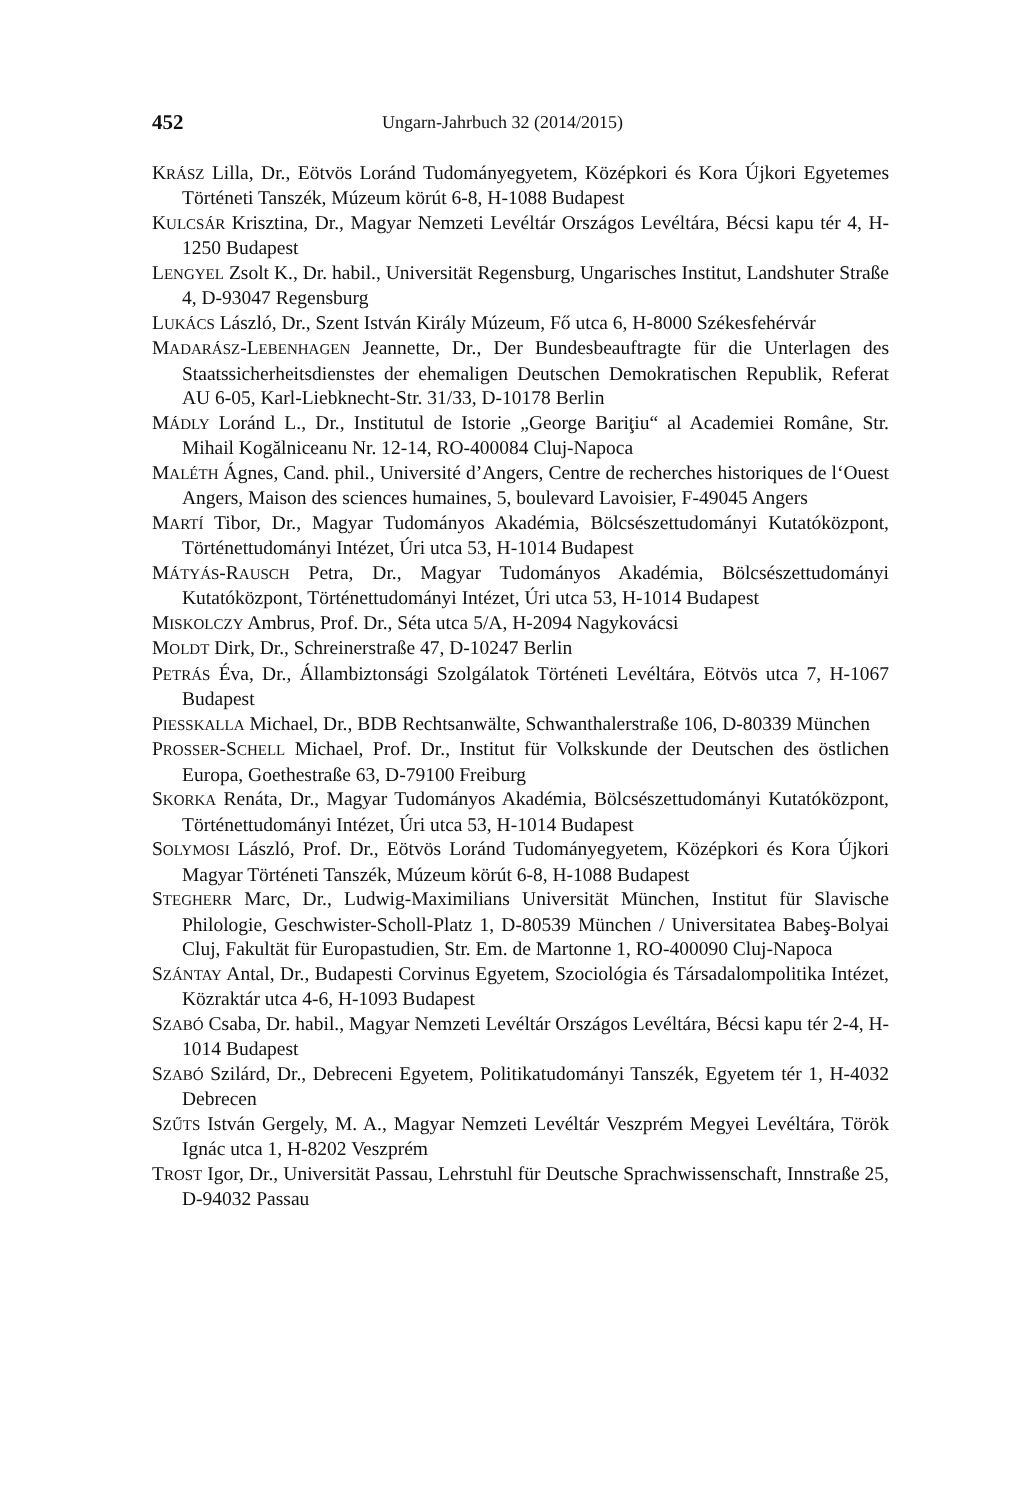452 Ungarn-Jahrbuch 32 (2014/2015)
KRÁSZ Lilla, Dr., Eötvös Loránd Tudományegyetem, Középkori és Kora Újkori Egyetemes Történeti Tanszék, Múzeum körút 6-8, H-1088 Budapest
KULCSÁR Krisztina, Dr., Magyar Nemzeti Levéltár Országos Levéltára, Bécsi kapu tér 4, H-1250 Budapest
LENGYEL Zsolt K., Dr. habil., Universität Regensburg, Ungarisches Institut, Landshuter Straße 4, D-93047 Regensburg
LUKÁCS László, Dr., Szent István Király Múzeum, Fő utca 6, H-8000 Székesfehérvár
MADARÁSZ-LEBENHAGEN Jeannette, Dr., Der Bundesbeauftragte für die Unterlagen des Staatssicherheitsdienstes der ehemaligen Deutschen Demokratischen Republik, Referat AU 6-05, Karl-Liebknecht-Str. 31/33, D-10178 Berlin
MÁDLY Loránd L., Dr., Institutul de Istorie „George Bariţiu“ al Academiei Române, Str. Mihail Kogălniceanu Nr. 12-14, RO-400084 Cluj-Napoca
MALÉTH Ágnes, Cand. phil., Université d’Angers, Centre de recherches historiques de l‘Ouest Angers, Maison des sciences humaines, 5, boulevard Lavoisier, F-49045 Angers
MARTÍ Tibor, Dr., Magyar Tudományos Akadémia, Bölcsészettudományi Kutatóközpont, Történettudományi Intézet, Úri utca 53, H-1014 Budapest
MÁTYÁS-RAUSCH Petra, Dr., Magyar Tudományos Akadémia, Bölcsészettudományi Kutatóközpont, Történettudományi Intézet, Úri utca 53, H-1014 Budapest
MISKOLCZY Ambrus, Prof. Dr., Séta utca 5/A, H-2094 Nagykovácsi
MOLDT Dirk, Dr., Schreinerstraße 47, D-10247 Berlin
PETRÁS Éva, Dr., Állambiztonsági Szolgálatok Történeti Levéltára, Eötvös utca 7, H-1067 Budapest
PIESSKALLA Michael, Dr., BDB Rechtsanwälte, Schwanthalerstraße 106, D-80339 München
PROSSER-SCHELL Michael, Prof. Dr., Institut für Volkskunde der Deutschen des östlichen Europa, Goethestraße 63, D-79100 Freiburg
SKORKA Renáta, Dr., Magyar Tudományos Akadémia, Bölcsészettudományi Kutatóközpont, Történettudományi Intézet, Úri utca 53, H-1014 Budapest
SOLYMOSI László, Prof. Dr., Eötvös Loránd Tudományegyetem, Középkori és Kora Újkori Magyar Történeti Tanszék, Múzeum körút 6-8, H-1088 Budapest
STEGHERR Marc, Dr., Ludwig-Maximilians Universität München, Institut für Slavische Philologie, Geschwister-Scholl-Platz 1, D-80539 München / Universitatea Babeş-Bolyai Cluj, Fakultät für Europastudien, Str. Em. de Martonne 1, RO-400090 Cluj-Napoca
SZÁNTAY Antal, Dr., Budapesti Corvinus Egyetem, Szociológia és Társadalompolitika Intézet, Közraktár utca 4-6, H-1093 Budapest
SZABÓ Csaba, Dr. habil., Magyar Nemzeti Levéltár Országos Levéltára, Bécsi kapu tér 2-4, H-1014 Budapest
SZABÓ Szilárd, Dr., Debreceni Egyetem, Politikatudományi Tanszék, Egyetem tér 1, H-4032 Debrecen
SZŰTS István Gergely, M. A., Magyar Nemzeti Levéltár Veszprém Megyei Levéltára, Török Ignác utca 1, H-8202 Veszprém
TROST Igor, Dr., Universität Passau, Lehrstuhl für Deutsche Sprachwissenschaft, Innstraße 25, D-94032 Passau